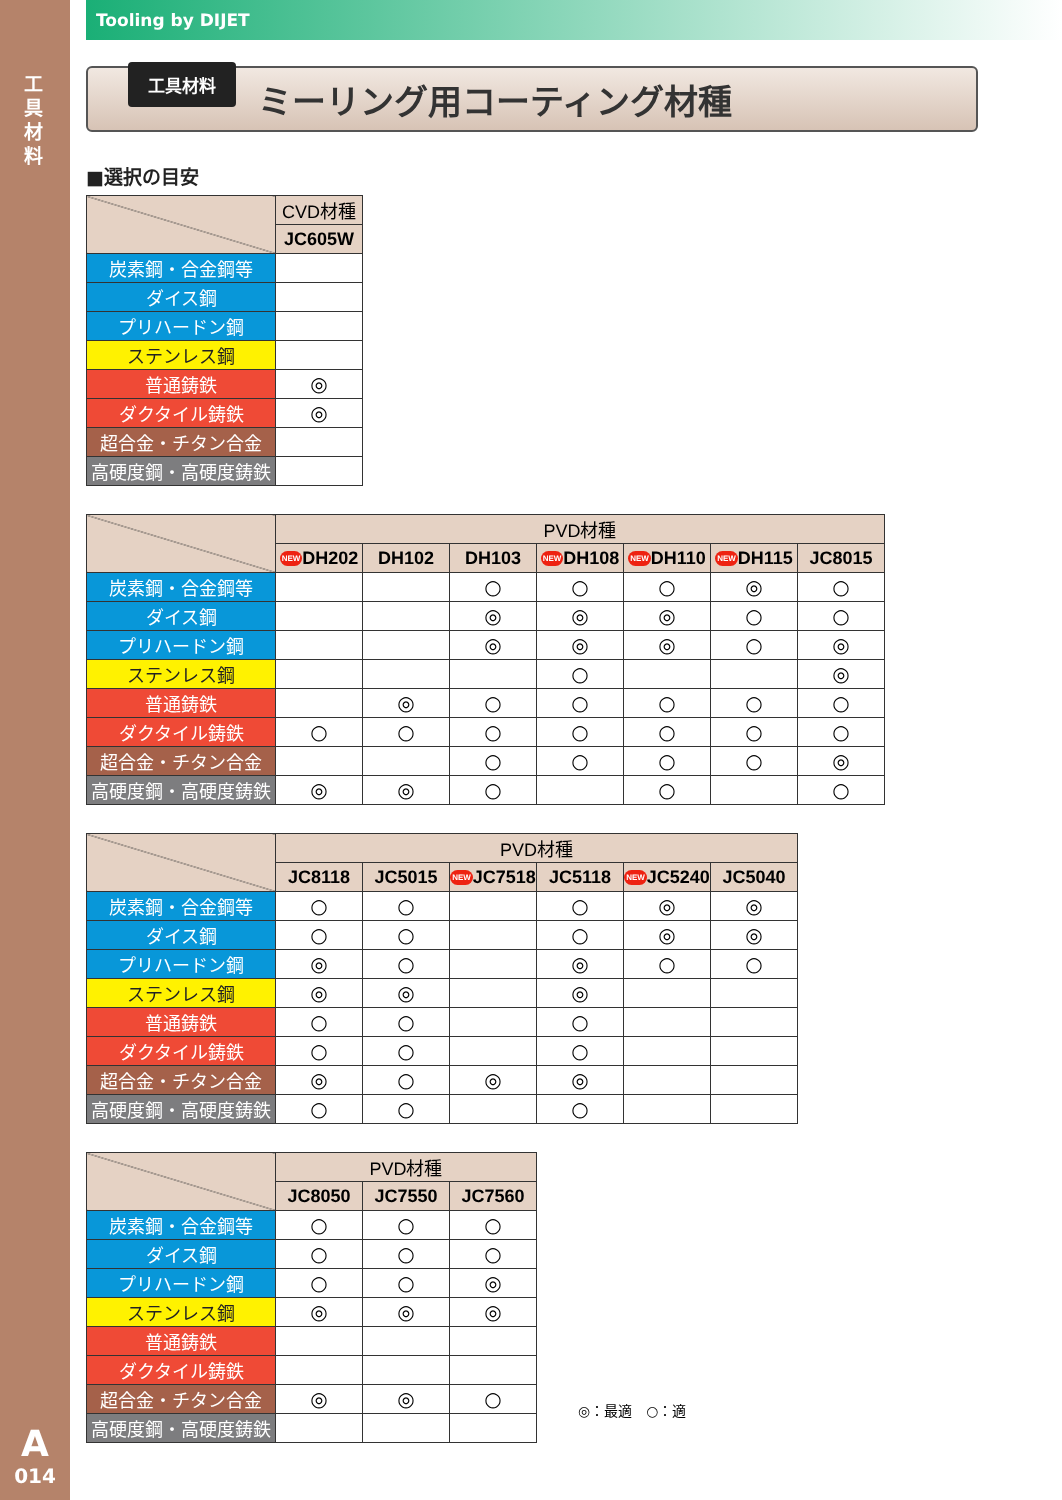工具材料
A
014
Tooling by DIJET
工具材料
ミーリング用コーティング材種
■選択の目安
| | CVD材種 |
| | JC605W |
| 炭素鋼・合金鋼等 | |
| ダイス鋼 | |
| プリハードン鋼 | |
| ステンレス鋼 | |
| 普通鋳鉄 | ◎ |
| ダクタイル鋳鉄 | ◎ |
| 超合金・チタン合金 | |
| 高硬度鋼・高硬度鋳鉄 | |
| | PVD材種 | | | | | | |
| | NEW DH202 | DH102 | DH103 | NEW DH108 | NEW DH110 | NEW DH115 | JC8015 |
| 炭素鋼・合金鋼等 | | | ○ | ○ | ○ | ◎ | ○ |
| ダイス鋼 | | | ◎ | ◎ | ◎ | ○ | ○ |
| プリハードン鋼 | | | ◎ | ◎ | ◎ | ○ | ◎ |
| ステンレス鋼 | | | | ○ | | | ◎ |
| 普通鋳鉄 | | ◎ | ○ | ○ | ○ | ○ | ○ |
| ダクタイル鋳鉄 | ○ | ○ | ○ | ○ | ○ | ○ | ○ |
| 超合金・チタン合金 | | | ○ | ○ | ○ | ○ | ◎ |
| 高硬度鋼・高硬度鋳鉄 | ◎ | ◎ | ○ | | ○ | | ○ |
| | PVD材種 | | | | | |
| | JC8118 | JC5015 | NEW JC7518 | JC5118 | NEW JC5240 | JC5040 |
| 炭素鋼・合金鋼等 | ○ | ○ | | ○ | ◎ | ◎ |
| ダイス鋼 | ○ | ○ | | ○ | ◎ | ◎ |
| プリハードン鋼 | ◎ | ○ | | ◎ | ○ | ○ |
| ステンレス鋼 | ◎ | ◎ | | ◎ | | |
| 普通鋳鉄 | ○ | ○ | | ○ | | |
| ダクタイル鋳鉄 | ○ | ○ | | ○ | | |
| 超合金・チタン合金 | ◎ | ○ | ◎ | ◎ | | |
| 高硬度鋼・高硬度鋳鉄 | ○ | ○ | | ○ | | |
| | PVD材種 | | |
| | JC8050 | JC7550 | JC7560 |
| 炭素鋼・合金鋼等 | ○ | ○ | ○ |
| ダイス鋼 | ○ | ○ | ○ |
| プリハードン鋼 | ○ | ○ | ◎ |
| ステンレス鋼 | ◎ | ◎ | ◎ |
| 普通鋳鉄 | | | |
| ダクタイル鋳鉄 | | | |
| 超合金・チタン合金 | ◎ | ◎ | ○ |
| 高硬度鋼・高硬度鋳鉄 | | | |
◎：最適　○：適